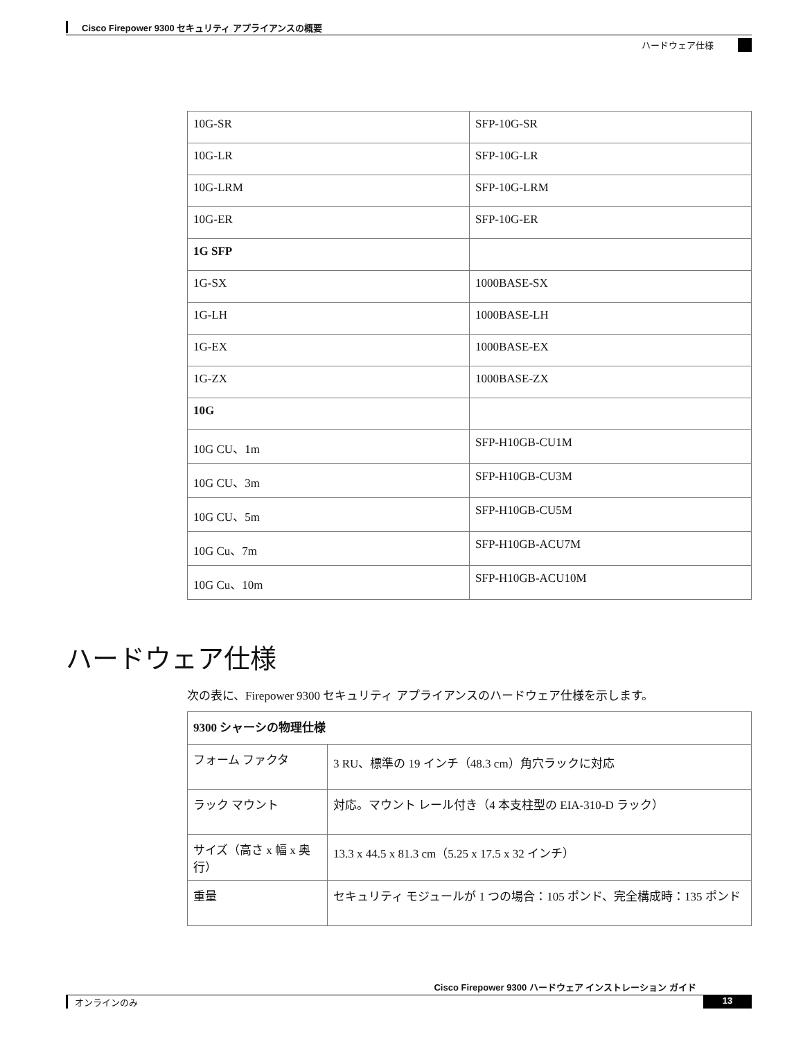Cisco Firepower 9300 セキュリティ アプライアンスの概要
ハードウェア仕様
| 10G-SR | SFP-10G-SR |
| 10G-LR | SFP-10G-LR |
| 10G-LRM | SFP-10G-LRM |
| 10G-ER | SFP-10G-ER |
| 1G SFP | |
| 1G-SX | 1000BASE-SX |
| 1G-LH | 1000BASE-LH |
| 1G-EX | 1000BASE-EX |
| 1G-ZX | 1000BASE-ZX |
| 10G | |
| 10G CU、1m | SFP-H10GB-CU1M |
| 10G CU、3m | SFP-H10GB-CU3M |
| 10G CU、5m | SFP-H10GB-CU5M |
| 10G Cu、7m | SFP-H10GB-ACU7M |
| 10G Cu、10m | SFP-H10GB-ACU10M |
ハードウェア仕様
次の表に、Firepower 9300 セキュリティ アプライアンスのハードウェア仕様を示します。
| 9300 シャーシの物理仕様 | |
| フォーム ファクタ | 3 RU、標準の 19 インチ（48.3 cm）角穴ラックに対応 |
| ラック マウント | 対応。マウント レール付き（4 本支柱型の EIA-310-D ラック） |
| サイズ（高さ x 幅 x 奥行） | 13.3 x 44.5 x 81.3 cm（5.25 x 17.5 x 32 インチ） |
| 重量 | セキュリティ モジュールが 1 つの場合：105 ポンド、完全構成時：135 ポンド |
Cisco Firepower 9300 ハードウェア インストレーション ガイド
オンラインのみ 13